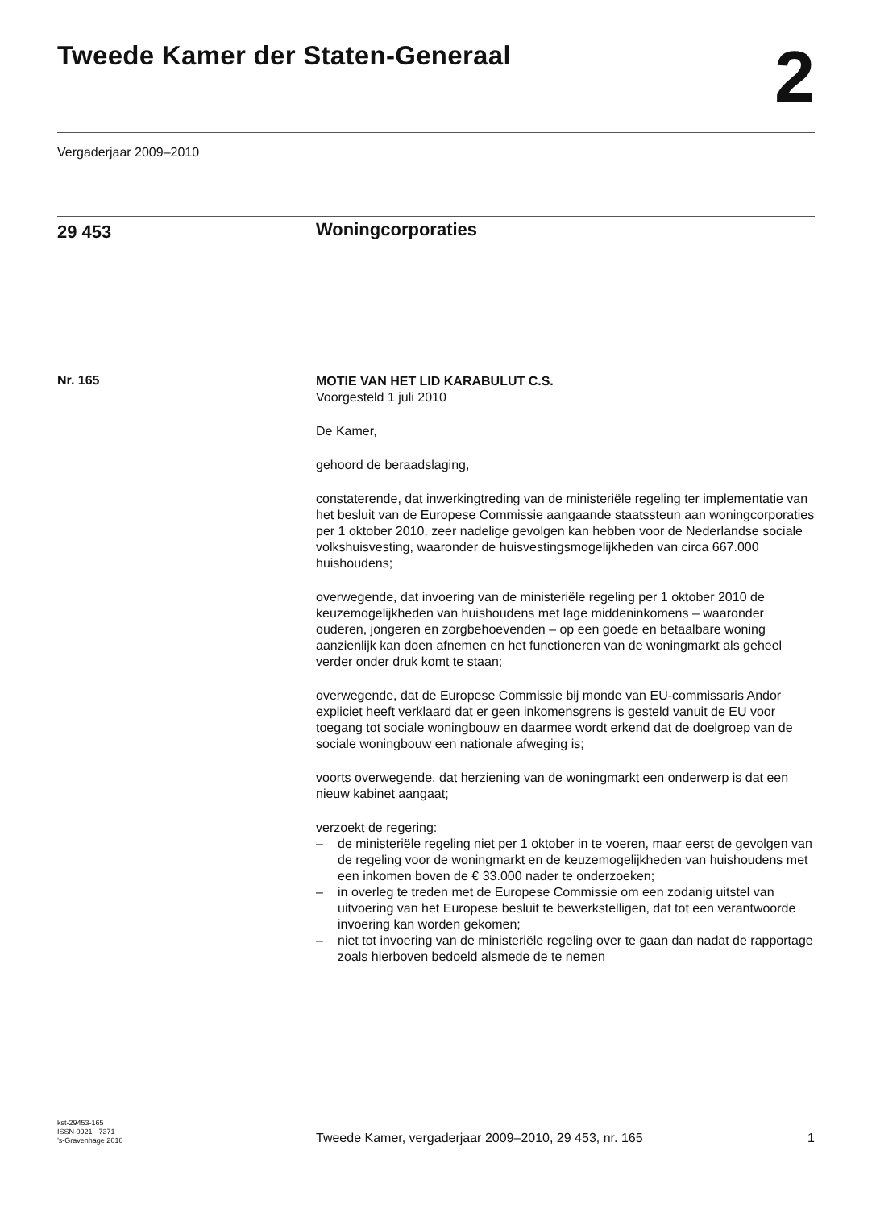Tweede Kamer der Staten-Generaal
2
Vergaderjaar 2009–2010
29 453
Woningcorporaties
Nr. 165
MOTIE VAN HET LID KARABULUT C.S.
Voorgesteld 1 juli 2010
De Kamer,
gehoord de beraadslaging,
constaterende, dat inwerkingtreding van de ministeriële regeling ter implementatie van het besluit van de Europese Commissie aangaande staatssteun aan woningcorporaties per 1 oktober 2010, zeer nadelige gevolgen kan hebben voor de Nederlandse sociale volkshuisvesting, waaronder de huisvestingsmogelijkheden van circa 667.000 huishoudens;
overwegende, dat invoering van de ministeriële regeling per 1 oktober 2010 de keuzemogelijkheden van huishoudens met lage middeninkomens – waaronder ouderen, jongeren en zorgbehoevenden – op een goede en betaalbare woning aanzienlijk kan doen afnemen en het functioneren van de woningmarkt als geheel verder onder druk komt te staan;
overwegende, dat de Europese Commissie bij monde van EU-commissaris Andor expliciet heeft verklaard dat er geen inkomensgrens is gesteld vanuit de EU voor toegang tot sociale woningbouw en daarmee wordt erkend dat de doelgroep van de sociale woningbouw een nationale afweging is;
voorts overwegende, dat herziening van de woningmarkt een onderwerp is dat een nieuw kabinet aangaat;
verzoekt de regering:
– de ministeriële regeling niet per 1 oktober in te voeren, maar eerst de gevolgen van de regeling voor de woningmarkt en de keuzemogelijkheden van huishoudens met een inkomen boven de € 33.000 nader te onderzoeken;
– in overleg te treden met de Europese Commissie om een zodanig uitstel van uitvoering van het Europese besluit te bewerkstelligen, dat tot een verantwoorde invoering kan worden gekomen;
– niet tot invoering van de ministeriële regeling over te gaan dan nadat de rapportage zoals hierboven bedoeld alsmede de te nemen
kst-29453-165
ISSN 0921 - 7371
’s-Gravenhage 2010
Tweede Kamer, vergaderjaar 2009–2010, 29 453, nr. 165
1